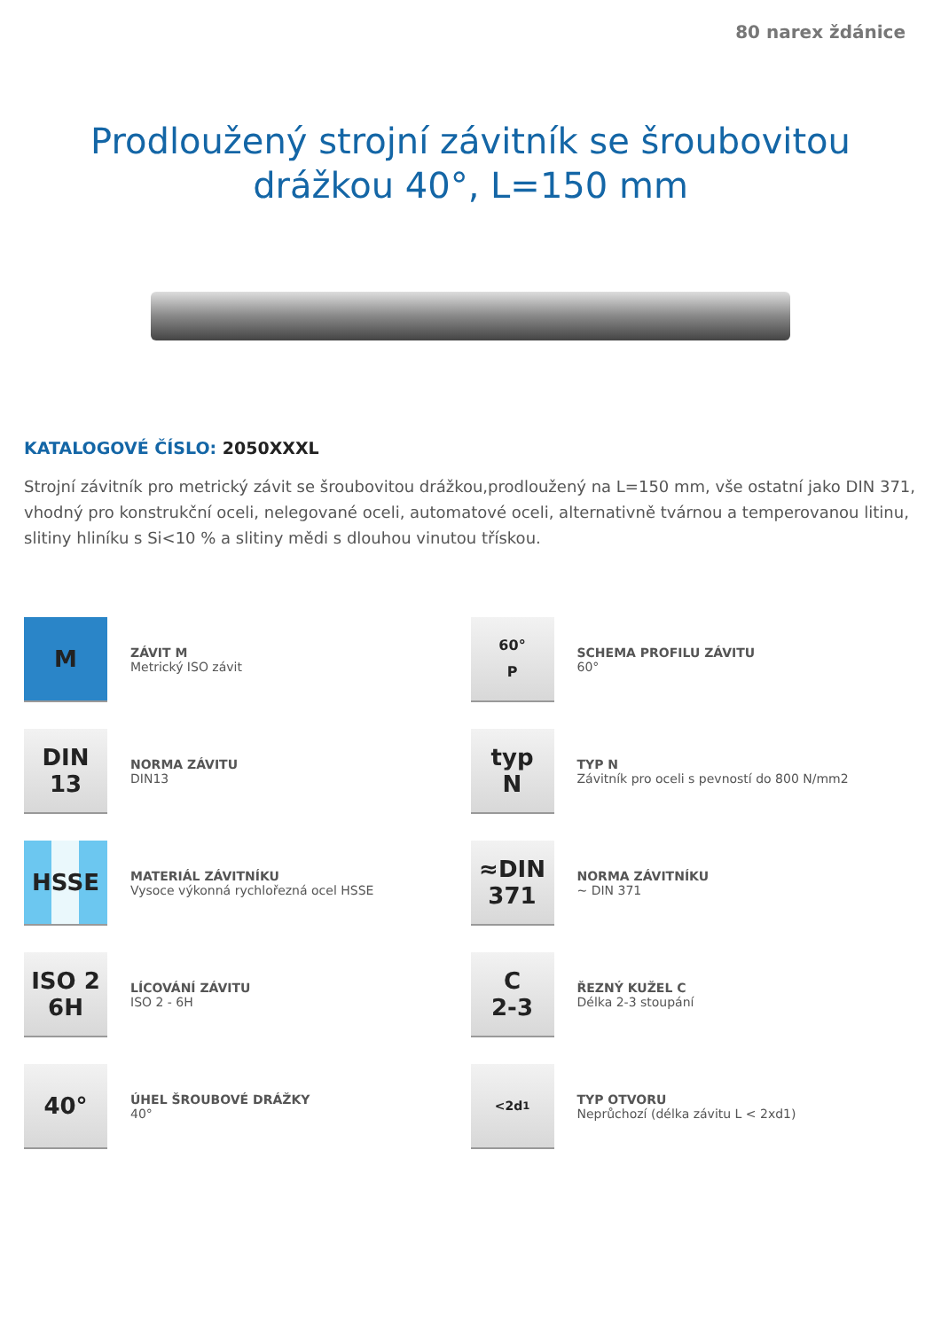80 narex ždánice
Prodloužený strojní závitník se šroubovitou
drážkou 40°, L=150 mm
KATALOGOVÉ ČÍSLO: 2050XXXL
Strojní závitník pro metrický závit se šroubovitou drážkou,prodloužený na L=150 mm, vše ostatní jako DIN 371, vhodný pro konstrukční oceli, nelegované oceli, automatové oceli, alternativně tvárnou a temperovanou litinu, slitiny hliníku s Si<10 % a slitiny mědi s dlouhou vinutou třískou.
M
ZÁVIT M
Metrický ISO závit
60°
P
SCHEMA PROFILU ZÁVITU
60°
DIN
13
NORMA ZÁVITU
DIN13
typ
N
TYP N
Závitník pro oceli s pevností do 800 N/mm2
HSSE
MATERIÁL ZÁVITNÍKU
Vysoce výkonná rychlořezná ocel HSSE
≈DIN
371
NORMA ZÁVITNÍKU
~ DIN 371
ISO 2
6H
LÍCOVÁNÍ ZÁVITU
ISO 2 - 6H
C
2-3
ŘEZNÝ KUŽEL C
Délka 2-3 stoupání
40°
ÚHEL ŠROUBOVÉ DRÁŽKY
40°
<2d<sub>1</sub>
TYP OTVORU
Neprůchozí (délka závitu L < 2xd1)